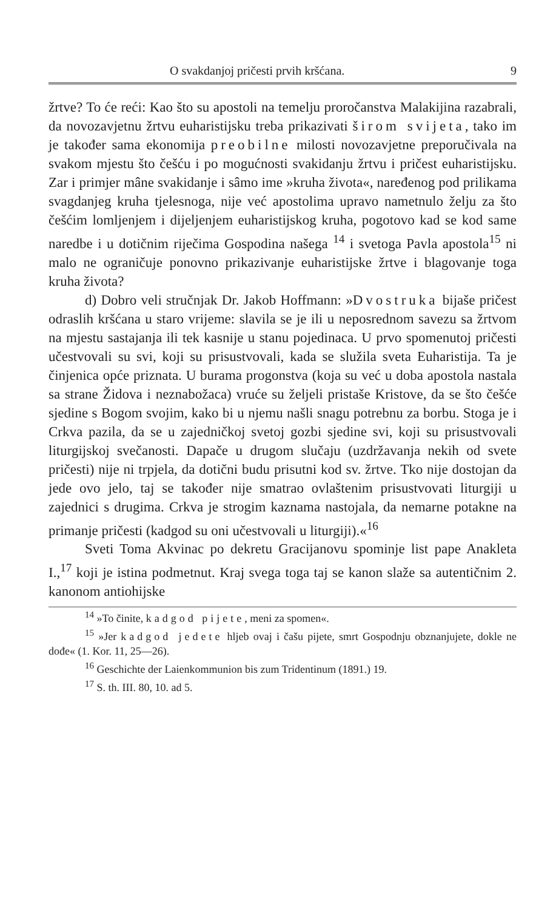O svakdanjoj pričesti prvih kršćana. 9
žrtve? To će reći: Kao što su apostoli na temelju proročanstva Malakijina razabrali, da novozavjetnu žrtvu euharistijsku treba prikazivati širom svijeta, tako im je također sama ekonomija preobilne milosti novozavjetne preporučivala na svakom mjestu što češću i po mogućnosti svakidanju žrtvu i pričest euharistijsku. Zar i primjer mâne svakidanje i sâmo ime »kruha života«, naređenog pod prilikama svagdanjeg kruha tjelesnoga, nije već apostolima upravo nametnulo želju za što češćim lomljenjem i dijeljenjem euharistijskog kruha, pogotovo kad se kod same naredbe i u dotičnim riječima Gospodina našega <sup>14</sup> i svetoga Pavla apostola<sup>15</sup> ni malo ne ograničuje ponovno prikazivanje euharistijske žrtve i blagovanje toga kruha života?
d) Dobro veli stručnjak Dr. Jakob Hoffmann: »Dvostruka bijaše pričest odraslih kršćana u staro vrijeme: slavila se je ili u neposrednom savezu sa žrtvom na mjestu sastajanja ili tek kasnije u stanu pojedinaca. U prvo spomenutoj pričesti učestvovali su svi, koji su prisustvovali, kada se služila sveta Euharistija. Ta je činjenica opće priznata. U burama progonstva (koja su već u doba apostola nastala sa strane Židova i neznabožaca) vruće su željeli pristaše Kristove, da se što češće sjedine s Bogom svojim, kako bi u njemu našli snagu potrebnu za borbu. Stoga je i Crkva pazila, da se u zajedničkoj svetoj gozbi sjedine svi, koji su prisustvovali liturgijskoj svečanosti. Dapače u drugom slučaju (uzdržavanja nekih od svete pričesti) nije ni trpjela, da dotični budu prisutni kod sv. žrtve. Tko nije dostojan da jede ovo jelo, taj se također nije smatrao ovlaštenim prisustvovati liturgiji u zajednici s drugima. Crkva je strogim kaznama nastojala, da nemarne potakne na primanje pričesti (kadgod su oni učestvovali u liturgiji).«<sup>16</sup>
Sveti Toma Akvinac po dekretu Gracijanovu spominje list pape Anakleta I.,<sup>17</sup> koji je istina podmetnut. Kraj svega toga taj se kanon slaže sa autentičnim 2. kanonom antiohijske
<sup>14</sup> »To činite, kadgod pijete, meni za spomen«.
<sup>15</sup> »Jer kadgod jedete hljeb ovaj i čašu pijete, smrt Gospodnju obznanjujete, dokle ne dođe« (1. Kor. 11, 25—26).
<sup>16</sup> Geschichte der Laienkommunion bis zum Tridentinum (1891.) 19.
<sup>17</sup> S. th. III. 80, 10. ad 5.